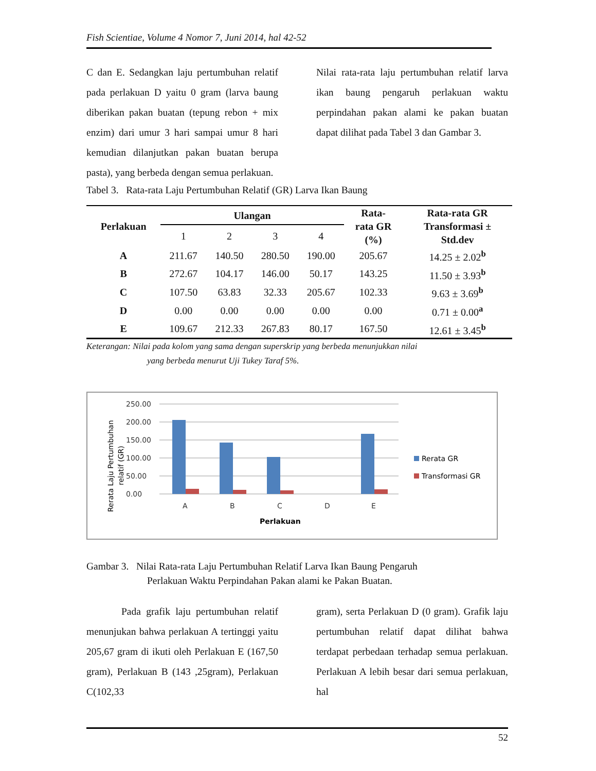Fish Scientiae, Volume 4 Nomor 7, Juni 2014, hal 42-52
C dan E. Sedangkan laju pertumbuhan relatif pada perlakuan D yaitu 0 gram (larva baung diberikan pakan buatan (tepung rebon + mix enzim) dari umur 3 hari sampai umur 8 hari kemudian dilanjutkan pakan buatan berupa pasta), yang berbeda dengan semua perlakuan.
Nilai rata-rata laju pertumbuhan relatif larva ikan baung pengaruh perlakuan waktu perpindahan pakan alami ke pakan buatan dapat dilihat pada Tabel 3 dan Gambar 3.
Tabel 3. Rata-rata Laju Pertumbuhan Relatif (GR) Larva Ikan Baung
| Perlakuan | Ulangan | | | | Rata- rata GR (%) | Rata-rata GR Transformasi ± Std.dev |
| --- | --- | --- | --- | --- | --- | --- |
| | 1 | 2 | 3 | 4 | | |
| A | 211.67 | 140.50 | 280.50 | 190.00 | 205.67 | 14.25 ± 2.02<sup>b</sup> |
| B | 272.67 | 104.17 | 146.00 | 50.17 | 143.25 | 11.50 ± 3.93<sup>b</sup> |
| C | 107.50 | 63.83 | 32.33 | 205.67 | 102.33 | 9.63 ± 3.69<sup>b</sup> |
| D | 0.00 | 0.00 | 0.00 | 0.00 | 0.00 | 0.71 ± 0.00<sup>a</sup> |
| E | 109.67 | 212.33 | 267.83 | 80.17 | 167.50 | 12.61 ± 3.45<sup>b</sup> |
Keterangan: Nilai pada kolom yang sama dengan superskrip yang berbeda menunjukkan nilai
yang berbeda menurut Uji Tukey Taraf 5%.
Rerata Laju Pertumbuhan
relatif (GR)
250.00
200.00
150.00
100.00
50.00
0.00
A
B
C
D
E
Perlakuan
Rerata GR
Transformasi GR
Gambar 3. Nilai Rata-rata Laju Pertumbuhan Relatif Larva Ikan Baung Pengaruh
Perlakuan Waktu Perpindahan Pakan alami ke Pakan Buatan.
Pada grafik laju pertumbuhan relatif menunjukan bahwa perlakuan A tertinggi yaitu 205,67 gram di ikuti oleh Perlakuan E (167,50 gram), Perlakuan B (143 ,25gram), Perlakuan C(102,33
gram), serta Perlakuan D (0 gram). Grafik laju pertumbuhan relatif dapat dilihat bahwa terdapat perbedaan terhadap semua perlakuan. Perlakuan A lebih besar dari semua perlakuan, hal
52